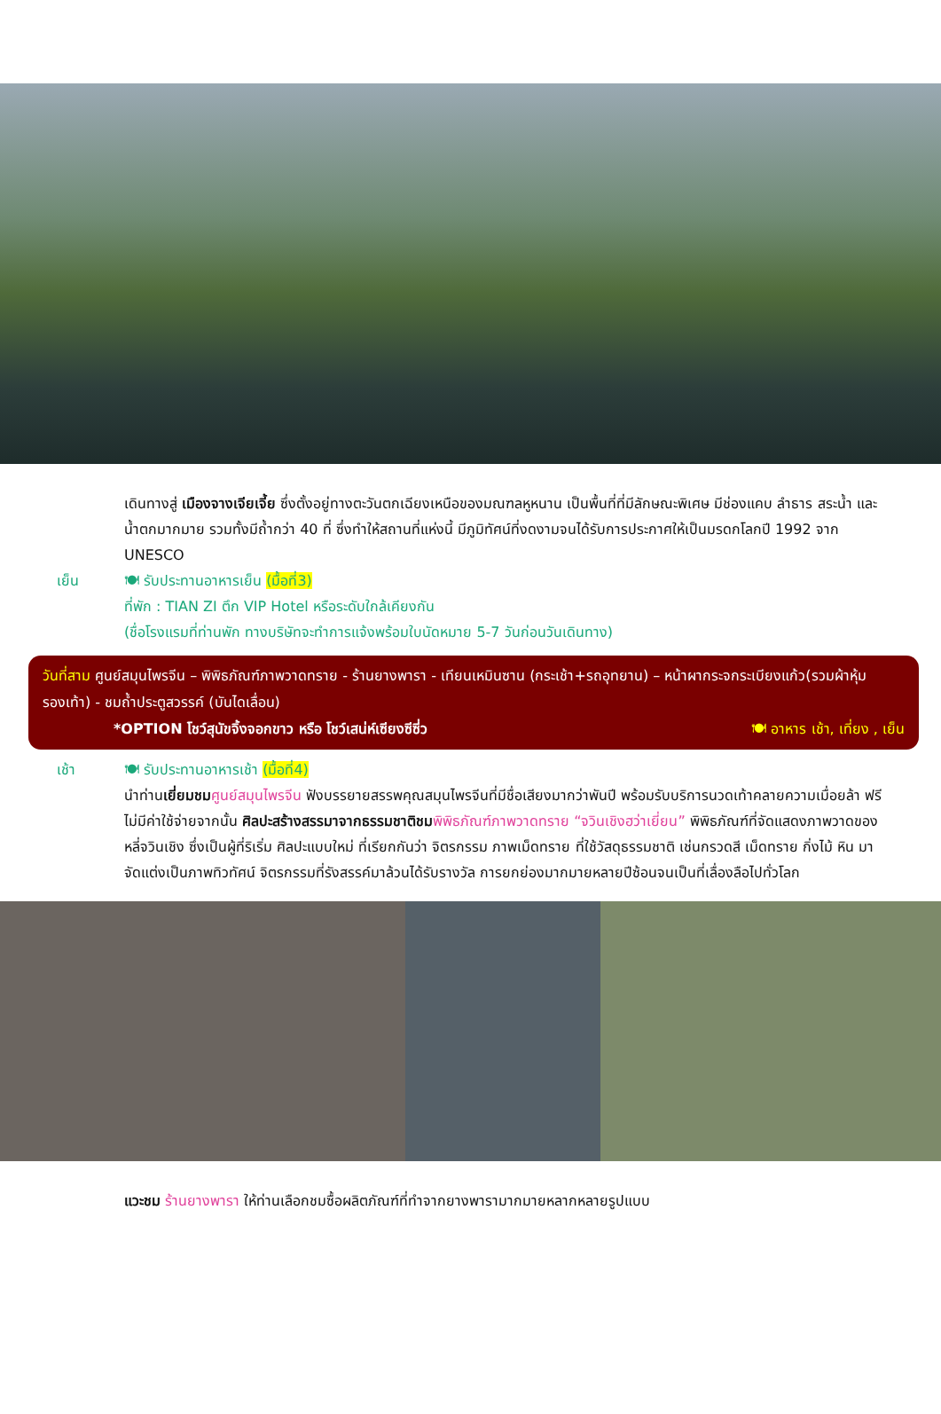เดินทางสู่ เมืองจางเจียเจี้ย ซึ่งตั้งอยู่ทางตะวันตกเฉียงเหนือของมณฑลหูหนาน เป็นพื้นที่ที่มีลักษณะพิเศษ มีช่องแคบ ลำธาร สระน้ำ และน้ำตกมากมาย รวมทั้งมีถ้ำกว่า 40 ที่ ซึ่งทำให้สถานที่แห่งนี้ มีภูมิทัศน์ที่งดงามจนได้รับการประกาศให้เป็นมรดกโลกปี 1992 จาก UNESCO
เย็น 🍽 รับประทานอาหารเย็น (มื้อที่3)
ที่พัก : TIAN ZI ตึก VIP Hotel หรือระดับใกล้เคียงกัน
(ชื่อโรงแรมที่ท่านพัก ทางบริษัทจะทำการแจ้งพร้อมใบนัดหมาย 5-7 วันก่อนวันเดินทาง)
วันที่สาม ศูนย์สมุนไพรจีน – พิพิธภัณฑ์ภาพวาดทราย - ร้านยางพารา - เทียนเหมินซาน (กระเช้า+รถอุทยาน) – หน้าผากระจกระเบียงแก้ว(รวมผ้าหุ้มรองเท้า) - ชมถ้ำประตูสวรรค์ (บันไดเลื่อน)
*OPTION โชว์สุนัขจิ้งจอกขาว หรือ โชว์เสน่ห์เซียงซีซี่ว 🍽 อาหาร เช้า, เที่ยง , เย็น
เช้า 🍽 รับประทานอาหารเช้า (มื้อที่4)
นำท่านเยี่ยมชม ศูนย์สมุนไพรจีน ฟังบรรยายสรรพคุณสมุนไพรจีนที่มีชื่อเสียงมากว่าพันปี พร้อมรับบริการนวดเท้าคลายความเมื่อยล้า ฟรีไม่มีค่าใช้จ่ายจากนั้น ศิลปะสร้างสรรมาจากธรรมชาติชม พิพิธภัณฑ์ภาพวาดทราย “จวินเชิงฮว่าเยี่ยน” พิพิธภัณฑ์ที่จัดแสดงภาพวาดของหลี่จวินเชิง ซึ่งเป็นผู้ที่ริเริ่ม ศิลปะแบบใหม่ ที่เรียกกันว่า จิตรกรรม ภาพเม็ดทราย ที่ใช้วัสดุธรรมชาติ เช่นกรวดสี เม็ดทราย กิ่งไม้ หิน มาจัดแต่งเป็นภาพทิวทัศน์ จิตรกรรมที่รังสรรค์มาล้วนได้รับรางวัล การยกย่องมากมายหลายปีซ้อนจนเป็นที่เลื่องลือไปทั่วโลก
แวะชม ร้านยางพารา ให้ท่านเลือกชมซื้อผลิตภัณฑ์ที่ทำจากยางพารามากมายหลากหลายรูปแบบ